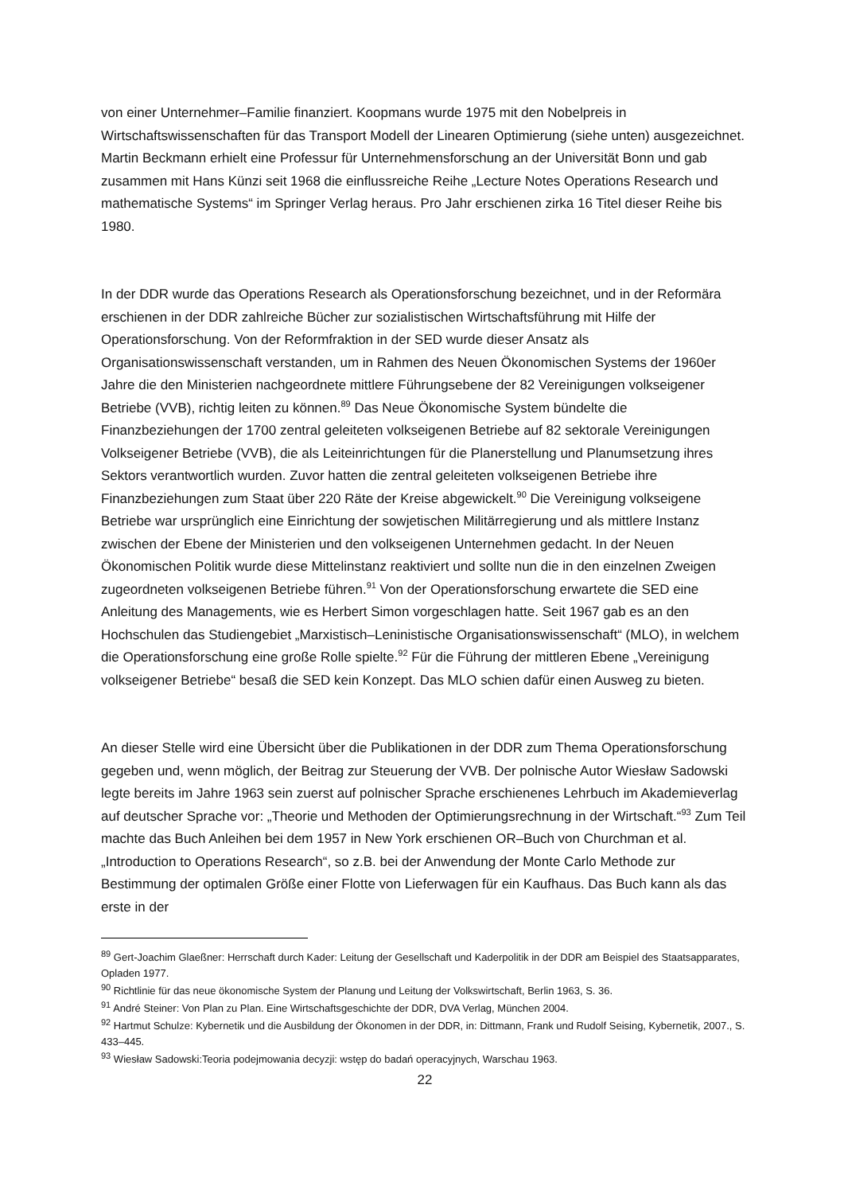von einer Unternehmer–Familie finanziert. Koopmans wurde 1975 mit den Nobelpreis in Wirtschaftswissenschaften für das Transport Modell der Linearen Optimierung (siehe unten) ausgezeichnet. Martin Beckmann erhielt eine Professur für Unternehmensforschung an der Universität Bonn und gab zusammen mit Hans Künzi seit 1968 die einflussreiche Reihe „Lecture Notes Operations Research und mathematische Systems“ im Springer Verlag heraus. Pro Jahr erschienen zirka 16 Titel dieser Reihe bis 1980.
In der DDR wurde das Operations Research als Operationsforschung bezeichnet, und in der Reformära erschienen in der DDR zahlreiche Bücher zur sozialistischen Wirtschaftsführung mit Hilfe der Operationsforschung. Von der Reformfraktion in der SED wurde dieser Ansatz als Organisationswissenschaft verstanden, um in Rahmen des Neuen Ökonomischen Systems der 1960er Jahre die den Ministerien nachgeordnete mittlere Führungsebene der 82 Vereinigungen volkseigener Betriebe (VVB), richtig leiten zu können.<sup>89</sup> Das Neue Ökonomische System bündelte die Finanzbeziehungen der 1700 zentral geleiteten volkseigenen Betriebe auf 82 sektorale Vereinigungen Volkseigener Betriebe (VVB), die als Leiteinrichtungen für die Planerstellung und Planumsetzung ihres Sektors verantwortlich wurden. Zuvor hatten die zentral geleiteten volkseigenen Betriebe ihre Finanzbeziehungen zum Staat über 220 Räte der Kreise abgewickelt.<sup>90</sup> Die Vereinigung volkseigene Betriebe war ursprünglich eine Einrichtung der sowjetischen Militärregierung und als mittlere Instanz zwischen der Ebene der Ministerien und den volkseigenen Unternehmen gedacht. In der Neuen Ökonomischen Politik wurde diese Mittelinstanz reaktiviert und sollte nun die in den einzelnen Zweigen zugeordneten volkseigenen Betriebe führen.<sup>91</sup> Von der Operationsforschung erwartete die SED eine Anleitung des Managements, wie es Herbert Simon vorgeschlagen hatte. Seit 1967 gab es an den Hochschulen das Studiengebiet „Marxistisch–Leninistische Organisationswissenschaft“ (MLO), in welchem die Operationsforschung eine große Rolle spielte.<sup>92</sup> Für die Führung der mittleren Ebene „Vereinigung volkseigener Betriebe“ besaß die SED kein Konzept. Das MLO schien dafür einen Ausweg zu bieten.
An dieser Stelle wird eine Übersicht über die Publikationen in der DDR zum Thema Operationsforschung gegeben und, wenn möglich, der Beitrag zur Steuerung der VVB. Der polnische Autor Wiesław Sadowski legte bereits im Jahre 1963 sein zuerst auf polnischer Sprache erschienenes Lehrbuch im Akademieverlag auf deutscher Sprache vor: „Theorie und Methoden der Optimierungsrechnung in der Wirtschaft.“<sup>93</sup> Zum Teil machte das Buch Anleihen bei dem 1957 in New York erschienen OR–Buch von Churchman et al. „Introduction to Operations Research“, so z.B. bei der Anwendung der Monte Carlo Methode zur Bestimmung der optimalen Größe einer Flotte von Lieferwagen für ein Kaufhaus. Das Buch kann als das erste in der
<sup>89</sup> Gert-Joachim Glaeßner: Herrschaft durch Kader: Leitung der Gesellschaft und Kaderpolitik in der DDR am Beispiel des Staatsapparates, Opladen 1977.
<sup>90</sup> Richtlinie für das neue ökonomische System der Planung und Leitung der Volkswirtschaft, Berlin 1963, S. 36.
<sup>91</sup> André Steiner: Von Plan zu Plan. Eine Wirtschaftsgeschichte der DDR, DVA Verlag, München 2004.
<sup>92</sup> Hartmut Schulze: Kybernetik und die Ausbildung der Ökonomen in der DDR, in: Dittmann, Frank und Rudolf Seising, Kybernetik, 2007., S. 433–445.
<sup>93</sup> Wiesław Sadowski:Teoria podejmowania decyzji: wstęp do badań operacyjnych, Warschau 1963.
22